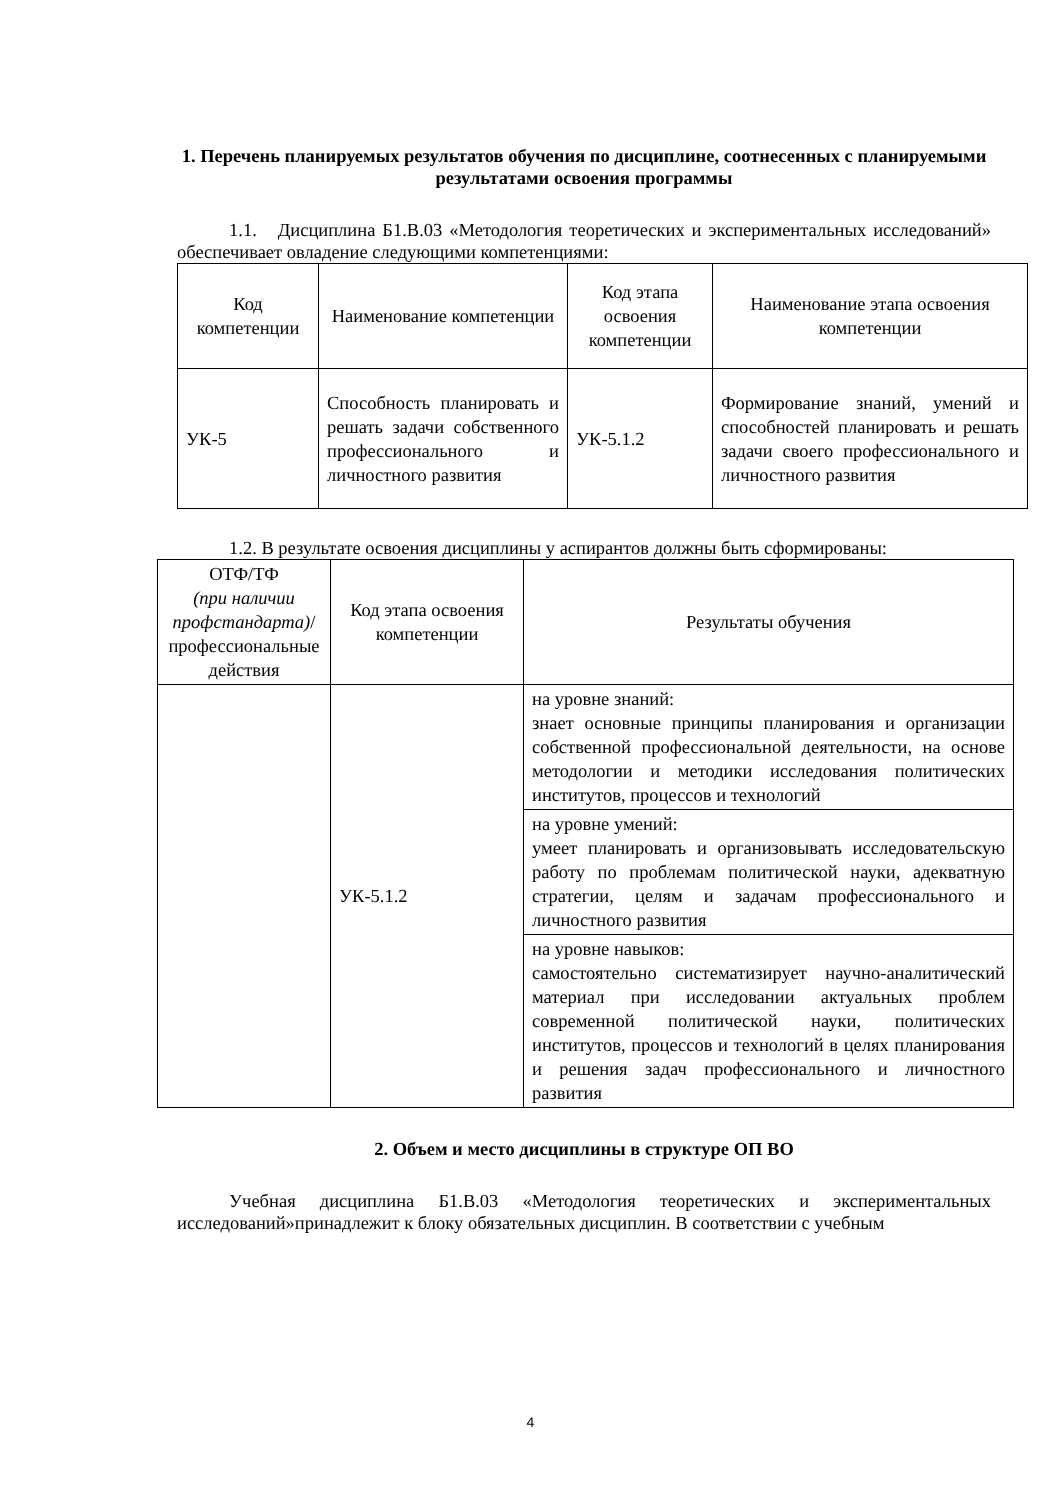1. Перечень планируемых результатов обучения по дисциплине, соотнесенных с планируемыми результатами освоения программы
1.1. Дисциплина Б1.В.03 «Методология теоретических и экспериментальных исследований» обеспечивает овладение следующими компетенциями:
| Код компетенции | Наименование компетенции | Код этапа освоения компетенции | Наименование этапа освоения компетенции |
| УК-5 | Способность планировать и решать задачи собственного профессионального и личностного развития | УК-5.1.2 | Формирование знаний, умений и способностей планировать и решать задачи своего профессионального и личностного развития |
1.2. В результате освоения дисциплины у аспирантов должны быть сформированы:
| ОТФ/ТФ (при наличии профстандарта) / профессиональные действия | Код этапа освоения компетенции | Результаты обучения |
| | УК-5.1.2 | на уровне знаний: знает основные принципы планирования и организации собственной профессиональной деятельности, на основе методологии и методики исследования политических институтов, процессов и технологий |
| | | на уровне умений: умеет планировать и организовывать исследовательскую работу по проблемам политической науки, адекватную стратегии, целям и задачам профессионального и личностного развития |
| | | на уровне навыков: самостоятельно систематизирует научно-аналитический материал при исследовании актуальных проблем современной политической науки, политических институтов, процессов и технологий в целях планирования и решения задач профессионального и личностного развития |
2. Объем и место дисциплины в структуре ОП ВО
Учебная дисциплина Б1.В.03 «Методология теоретических и экспериментальных исследований»принадлежит к блоку обязательных дисциплин. В соответствии с учебным
4